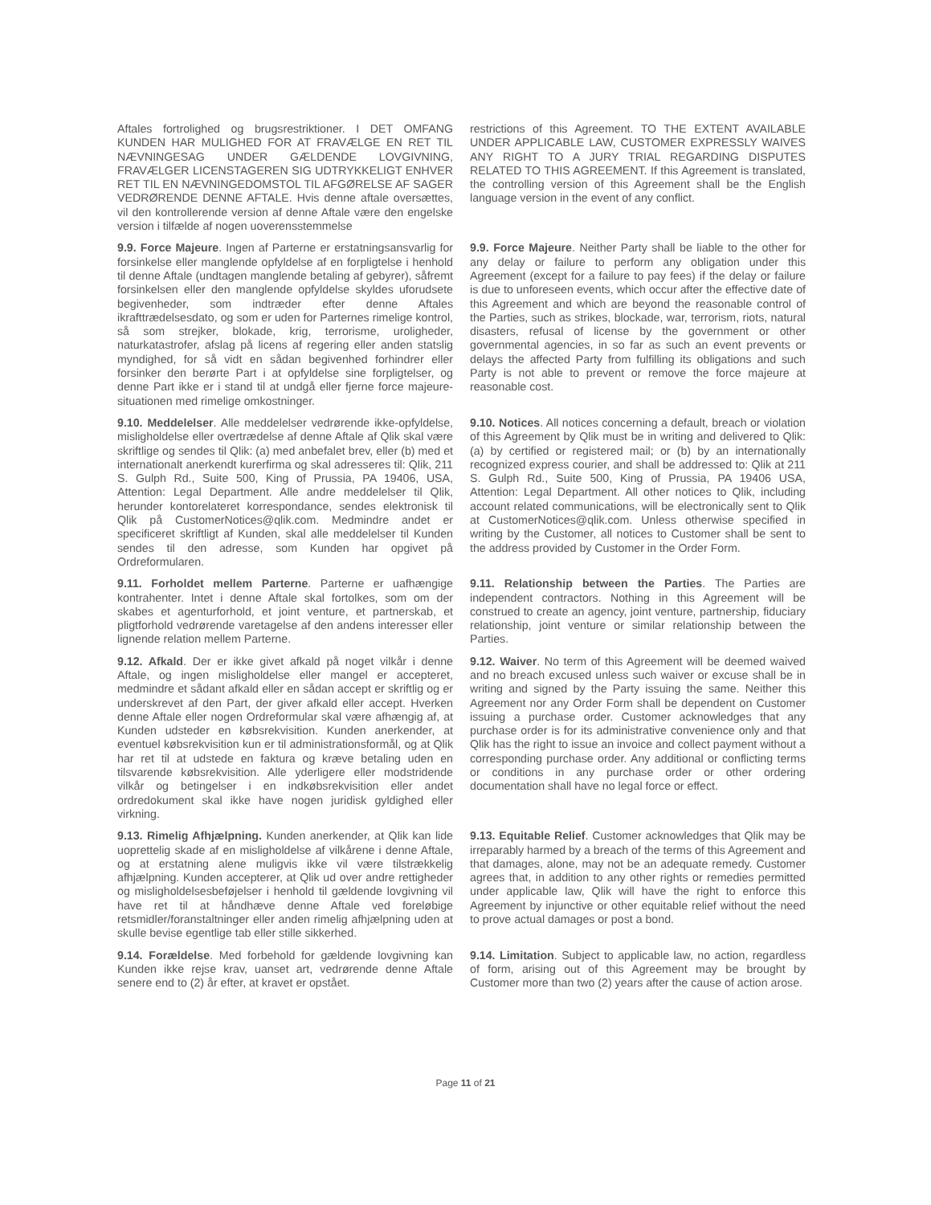Aftales fortrolighed og brugsrestriktioner. I DET OMFANG KUNDEN HAR MULIGHED FOR AT FRAVÆLGE EN RET TIL NÆVNINGESAG UNDER GÆLDENDE LOVGIVNING, FRAVÆLGER LICENSTAGEREN SIG UDTRYKKELIGT ENHVER RET TIL EN NÆVNINGEDOMSTOL TIL AFGØRELSE AF SAGER VEDRØRENDE DENNE AFTALE. Hvis denne aftale oversættes, vil den kontrollerende version af denne Aftale være den engelske version i tilfælde af nogen uoverensstemmelse
restrictions of this Agreement. TO THE EXTENT AVAILABLE UNDER APPLICABLE LAW, CUSTOMER EXPRESSLY WAIVES ANY RIGHT TO A JURY TRIAL REGARDING DISPUTES RELATED TO THIS AGREEMENT. If this Agreement is translated, the controlling version of this Agreement shall be the English language version in the event of any conflict.
9.9. Force Majeure. Ingen af Parterne er erstatningsansvarlig for forsinkelse eller manglende opfyldelse af en forpligtelse i henhold til denne Aftale (undtagen manglende betaling af gebyrer), såfremt forsinkelsen eller den manglende opfyldelse skyldes uforudsete begivenheder, som indtræder efter denne Aftales ikrafttrædelsesdato, og som er uden for Parternes rimelige kontrol, så som strejker, blokade, krig, terrorisme, uroligheder, naturkatastrofer, afslag på licens af regering eller anden statslig myndighed, for så vidt en sådan begivenhed forhindrer eller forsinker den berørte Part i at opfyldelse sine forpligtelser, og denne Part ikke er i stand til at undgå eller fjerne force majeure-situationen med rimelige omkostninger.
9.9. Force Majeure. Neither Party shall be liable to the other for any delay or failure to perform any obligation under this Agreement (except for a failure to pay fees) if the delay or failure is due to unforeseen events, which occur after the effective date of this Agreement and which are beyond the reasonable control of the Parties, such as strikes, blockade, war, terrorism, riots, natural disasters, refusal of license by the government or other governmental agencies, in so far as such an event prevents or delays the affected Party from fulfilling its obligations and such Party is not able to prevent or remove the force majeure at reasonable cost.
9.10. Meddelelser. Alle meddelelser vedrørende ikke-opfyldelse, misligholdelse eller overtrædelse af denne Aftale af Qlik skal være skriftlige og sendes til Qlik: (a) med anbefalet brev, eller (b) med et internationalt anerkendt kurerfirma og skal adresseres til: Qlik, 211 S. Gulph Rd., Suite 500, King of Prussia, PA 19406, USA, Attention: Legal Department. Alle andre meddelelser til Qlik, herunder kontorelateret korrespondance, sendes elektronisk til Qlik på CustomerNotices@qlik.com. Medmindre andet er specificeret skriftligt af Kunden, skal alle meddelelser til Kunden sendes til den adresse, som Kunden har opgivet på Ordreformularen.
9.10. Notices. All notices concerning a default, breach or violation of this Agreement by Qlik must be in writing and delivered to Qlik: (a) by certified or registered mail; or (b) by an internationally recognized express courier, and shall be addressed to: Qlik at 211 S. Gulph Rd., Suite 500, King of Prussia, PA 19406 USA, Attention: Legal Department. All other notices to Qlik, including account related communications, will be electronically sent to Qlik at CustomerNotices@qlik.com. Unless otherwise specified in writing by the Customer, all notices to Customer shall be sent to the address provided by Customer in the Order Form.
9.11. Forholdet mellem Parterne. Parterne er uafhængige kontrahenter. Intet i denne Aftale skal fortolkes, som om der skabes et agenturforhold, et joint venture, et partnerskab, et pligtforhold vedrørende varetagelse af den andens interesser eller lignende relation mellem Parterne.
9.11. Relationship between the Parties. The Parties are independent contractors. Nothing in this Agreement will be construed to create an agency, joint venture, partnership, fiduciary relationship, joint venture or similar relationship between the Parties.
9.12. Afkald. Der er ikke givet afkald på noget vilkår i denne Aftale, og ingen misligholdelse eller mangel er accepteret, medmindre et sådant afkald eller en sådan accept er skriftlig og er underskrevet af den Part, der giver afkald eller accept. Hverken denne Aftale eller nogen Ordreformular skal være afhængig af, at Kunden udsteder en købsrekvisition. Kunden anerkender, at eventuel købsrekvisition kun er til administrationsformål, og at Qlik har ret til at udstede en faktura og kræve betaling uden en tilsvarende købsrekvisition. Alle yderligere eller modstridende vilkår og betingelser i en indkøbsrekvisition eller andet ordredokument skal ikke have nogen juridisk gyldighed eller virkning.
9.12. Waiver. No term of this Agreement will be deemed waived and no breach excused unless such waiver or excuse shall be in writing and signed by the Party issuing the same. Neither this Agreement nor any Order Form shall be dependent on Customer issuing a purchase order. Customer acknowledges that any purchase order is for its administrative convenience only and that Qlik has the right to issue an invoice and collect payment without a corresponding purchase order. Any additional or conflicting terms or conditions in any purchase order or other ordering documentation shall have no legal force or effect.
9.13. Rimelig Afhjælpning. Kunden anerkender, at Qlik kan lide uoprettelig skade af en misligholdelse af vilkårene i denne Aftale, og at erstatning alene muligvis ikke vil være tilstrækkelig afhjælpning. Kunden accepterer, at Qlik ud over andre rettigheder og misligholdelsesbeføjelser i henhold til gældende lovgivning vil have ret til at håndhæve denne Aftale ved foreløbige retsmidler/foranstaltninger eller anden rimelig afhjælpning uden at skulle bevise egentlige tab eller stille sikkerhed.
9.13. Equitable Relief. Customer acknowledges that Qlik may be irreparably harmed by a breach of the terms of this Agreement and that damages, alone, may not be an adequate remedy. Customer agrees that, in addition to any other rights or remedies permitted under applicable law, Qlik will have the right to enforce this Agreement by injunctive or other equitable relief without the need to prove actual damages or post a bond.
9.14. Forældelse. Med forbehold for gældende lovgivning kan Kunden ikke rejse krav, uanset art, vedrørende denne Aftale senere end to (2) år efter, at kravet er opstået.
9.14. Limitation. Subject to applicable law, no action, regardless of form, arising out of this Agreement may be brought by Customer more than two (2) years after the cause of action arose.
Page 11 of 21